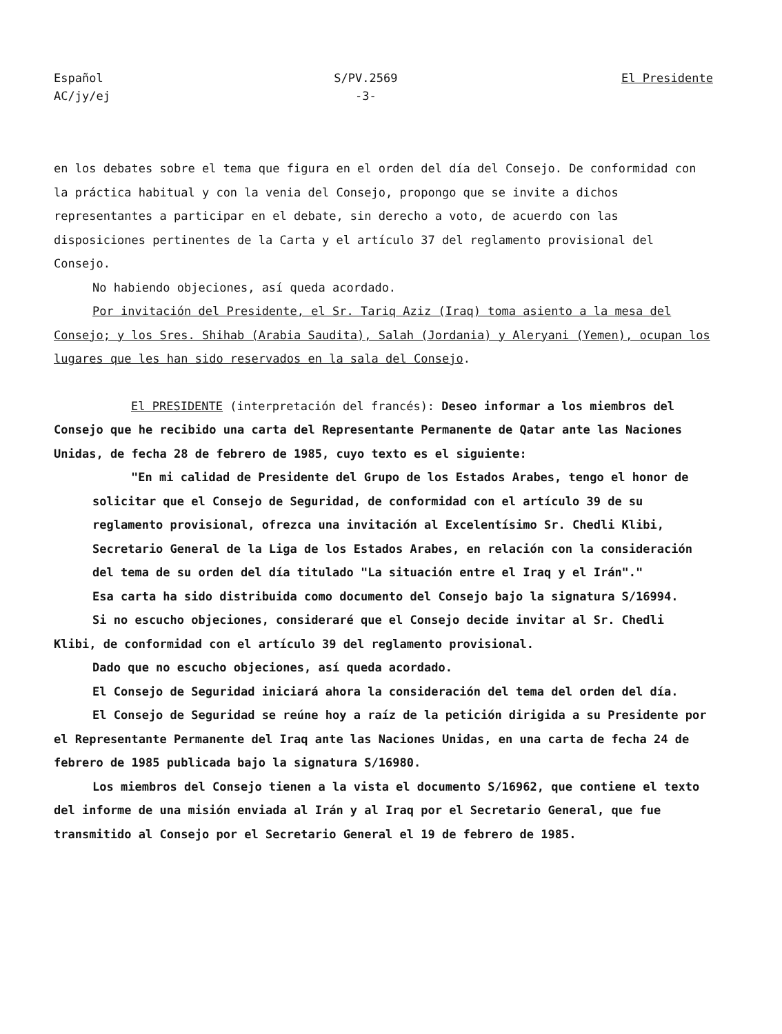Español
AC/jy/ej
S/PV.2569
-3-
El Presidente
en los debates sobre el tema que figura en el orden del día del Consejo. De conformidad con la práctica habitual y con la venia del Consejo, propongo que se invite a dichos representantes a participar en el debate, sin derecho a voto, de acuerdo con las disposiciones pertinentes de la Carta y el artículo 37 del reglamento provisional del Consejo.
No habiendo objeciones, así queda acordado.
Por invitación del Presidente, el Sr. Tariq Aziz (Iraq) toma asiento a la mesa del Consejo; y los Sres. Shihab (Arabia Saudita), Salah (Jordania) y Aleryani (Yemen), ocupan los lugares que les han sido reservados en la sala del Consejo.
El PRESIDENTE (interpretación del francés): Deseo informar a los miembros del Consejo que he recibido una carta del Representante Permanente de Qatar ante las Naciones Unidas, de fecha 28 de febrero de 1985, cuyo texto es el siguiente:
"En mi calidad de Presidente del Grupo de los Estados Arabes, tengo el honor de solicitar que el Consejo de Seguridad, de conformidad con el artículo 39 de su reglamento provisional, ofrezca una invitación al Excelentísimo Sr. Chedli Klibi, Secretario General de la Liga de los Estados Arabes, en relación con la consideración del tema de su orden del día titulado "La situación entre el Iraq y el Irán"."
Esa carta ha sido distribuida como documento del Consejo bajo la signatura S/16994.
Si no escucho objeciones, consideraré que el Consejo decide invitar al Sr. Chedli Klibi, de conformidad con el artículo 39 del reglamento provisional.
Dado que no escucho objeciones, así queda acordado.
El Consejo de Seguridad iniciará ahora la consideración del tema del orden del día.
El Consejo de Seguridad se reúne hoy a raíz de la petición dirigida a su Presidente por el Representante Permanente del Iraq ante las Naciones Unidas, en una carta de fecha 24 de febrero de 1985 publicada bajo la signatura S/16980.
Los miembros del Consejo tienen a la vista el documento S/16962, que contiene el texto del informe de una misión enviada al Irán y al Iraq por el Secretario General, que fue transmitido al Consejo por el Secretario General el 19 de febrero de 1985.